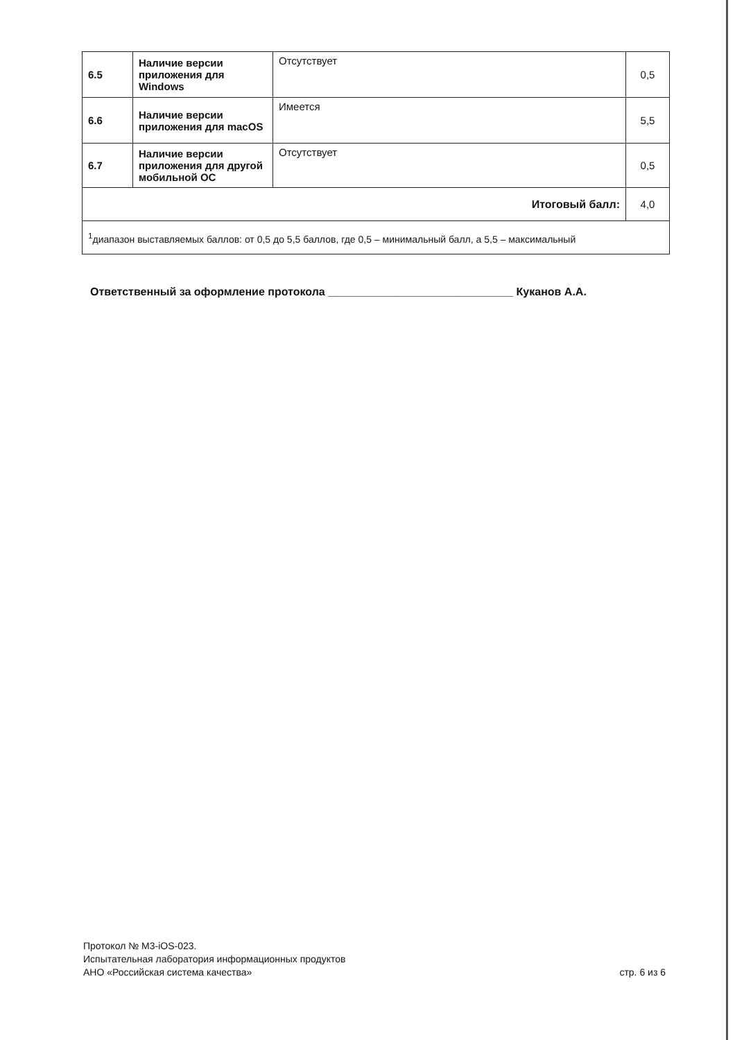| 6.5 | Наличие версии приложения для Windows | Отсутствует | 0,5 |
| 6.6 | Наличие версии приложения для macOS | Имеется | 5,5 |
| 6.7 | Наличие версии приложения для другой мобильной ОС | Отсутствует | 0,5 |
| Итоговый балл: | | | 4,0 |
| <sup>1</sup> диапазон выставляемых баллов: от 0,5 до 5,5 баллов, где 0,5 – минимальный балл, а 5,5 – максимальный | | | |
Ответственный за оформление протокола ______________________________ Куканов А.А.
Протокол № М3-iOS-023.
Испытательная лаборатория информационных продуктов
АНО «Российская система качества»
стр. 6 из 6